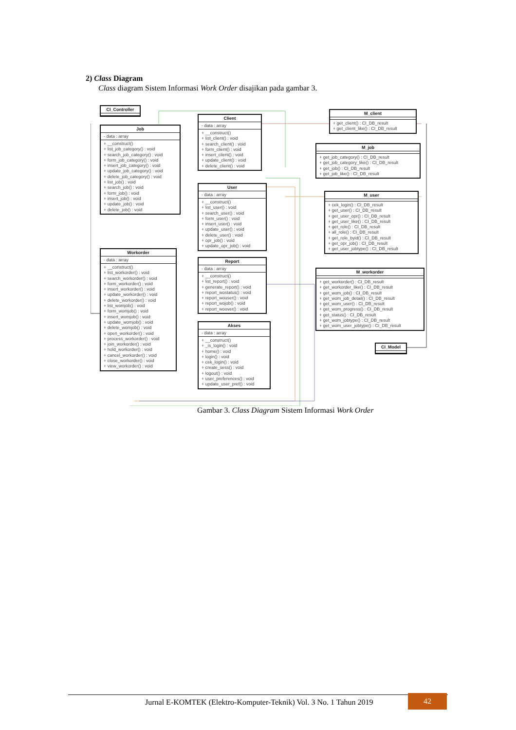2) Class Diagram
Class diagram Sistem Informasi Work Order disajikan pada gambar 3.
CI_Controller
Job
- data : array
+ __construct()
+ list_job_category() : void
+ search_job_category() : void
+ form_job_category() : void
+ insert_job_category() : void
+ update_job_category() : void
+ delete_job_category() : void
+ list_job() : void
+ search_job() : void
+ form_job() : void
+ insert_job() : void
+ update_job() : void
+ delete_job() : void
Client
- data : array
+ __construct()
+ list_client() : void
+ search_client() : void
+ form_client() : void
+ insert_client() : void
+ update_client() : void
+ delete_client() : void
M_client
+ get_client() : CI_DB_result
+ get_client_like() : CI_DB_result
M_job
+ get_job_category() : CI_DB_result
+ get_job_category_like() : CI_DB_result
+ get_job() : CI_DB_result
+ get_job_like() : CI_DB_result
User
- data : array
+ __construct()
+ list_user() : void
+ search_user() : void
+ form_user() : void
+ insert_user() : void
+ update_user() : void
+ delete_user() : void
+ opr_job() : void
+ update_opr_job() : void
M_user
+ cek_login() : CI_DB_result
+ get_user() : CI_DB_result
+ get_user_opr() : CI_DB_result
+ get_user_like() : CI_DB_result
+ get_role() : CI_DB_result
+ all_role() : CI_DB_result
+ get_role_byid() : CI_DB_result
+ get_opr_job() : CI_DB_result
+ get_user_jobtype() : CI_DB_result
Workorder
- data : array
+ __construct()
+ list_workorder() : void
+ search_workorder() : void
+ form_workorder() : void
+ insert_workorder() : void
+ update_workorder() : void
+ delete_workorder() : void
+ list_womjob() : void
+ form_womjob() : void
+ insert_womjob() : void
+ update_womjob() : void
+ delete_womjob() : void
+ open_workorder() : void
+ process_workorder() : void
+ join_workorder() : void
+ hold_workorder() : void
+ cancel_workorder() : void
+ close_workorder() : void
+ view_workorder() : void
Report
- data : array
+ __construct()
+ list_report() : void
+ generate_report() : void
+ report_wostatus() : void
+ report_wouser() : void
+ report_wojob() : void
+ report_woover() : void
M_workorder
+ get_workorder() : CI_DB_result
+ get_workorder_like() : CI_DB_result
+ get_wom_job() : CI_DB_result
+ get_wom_job_detail() : CI_DB_result
+ get_wom_user() : CI_DB_result
+ get_wom_progress() : CI_DB_result
+ get_status() : CI_DB_result
+ get_wom_jobtype() : CI_DB_result
+ get_wom_user_jobtype() : CI_DB_result
Akses
- data : array
+ __construct()
+ _is_login() : void
+ home() : void
+ login() : void
+ cek_login() : void
+ create_sess() : void
+ logout() : void
+ user_preferences() : void
+ update_user_pref() : void
CI_Model
Gambar 3. Class Diagram Sistem Informasi Work Order
Jurnal E-KOMTEK (Elektro-Komputer-Teknik) Vol. 3 No. 1 Tahun 2019
42